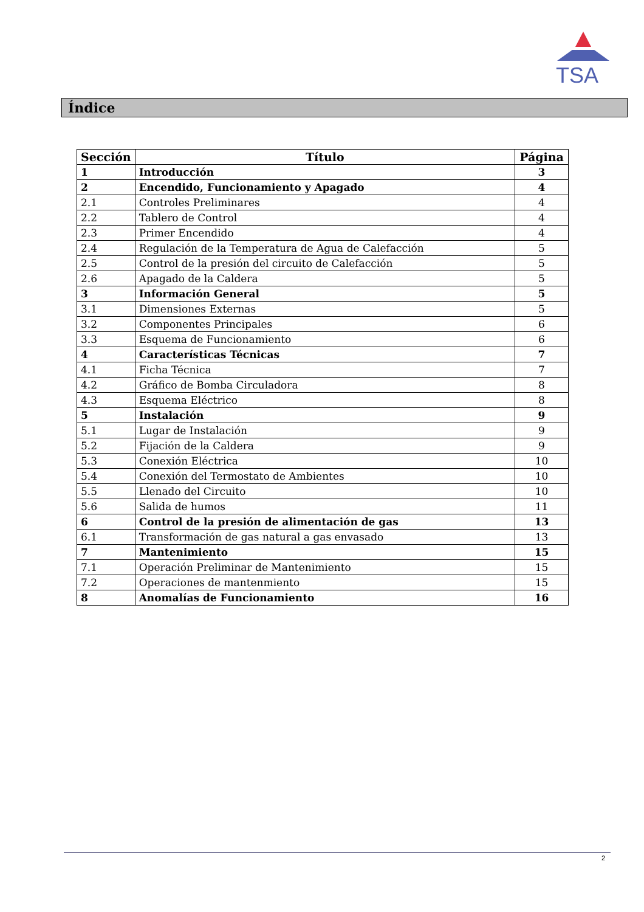TSA
Índice
| Sección | Título | Página |
| --- | --- | --- |
| 1 | Introducción | 3 |
| 2 | Encendido, Funcionamiento y Apagado | 4 |
| 2.1 | Controles Preliminares | 4 |
| 2.2 | Tablero de Control | 4 |
| 2.3 | Primer Encendido | 4 |
| 2.4 | Regulación de la Temperatura de Agua de Calefacción | 5 |
| 2.5 | Control de la presión del circuito de Calefacción | 5 |
| 2.6 | Apagado de la Caldera | 5 |
| 3 | Información General | 5 |
| 3.1 | Dimensiones Externas | 5 |
| 3.2 | Componentes Principales | 6 |
| 3.3 | Esquema de Funcionamiento | 6 |
| 4 | Características Técnicas | 7 |
| 4.1 | Ficha Técnica | 7 |
| 4.2 | Gráfico de Bomba Circuladora | 8 |
| 4.3 | Esquema Eléctrico | 8 |
| 5 | Instalación | 9 |
| 5.1 | Lugar de Instalación | 9 |
| 5.2 | Fijación de la Caldera | 9 |
| 5.3 | Conexión Eléctrica | 10 |
| 5.4 | Conexión del Termostato de Ambientes | 10 |
| 5.5 | Llenado del Circuito | 10 |
| 5.6 | Salida de humos | 11 |
| 6 | Control de la presión de alimentación de gas | 13 |
| 6.1 | Transformación de gas natural a gas envasado | 13 |
| 7 | Mantenimiento | 15 |
| 7.1 | Operación Preliminar de Mantenimiento | 15 |
| 7.2 | Operaciones de mantenmiento | 15 |
| 8 | Anomalías de Funcionamiento | 16 |
2